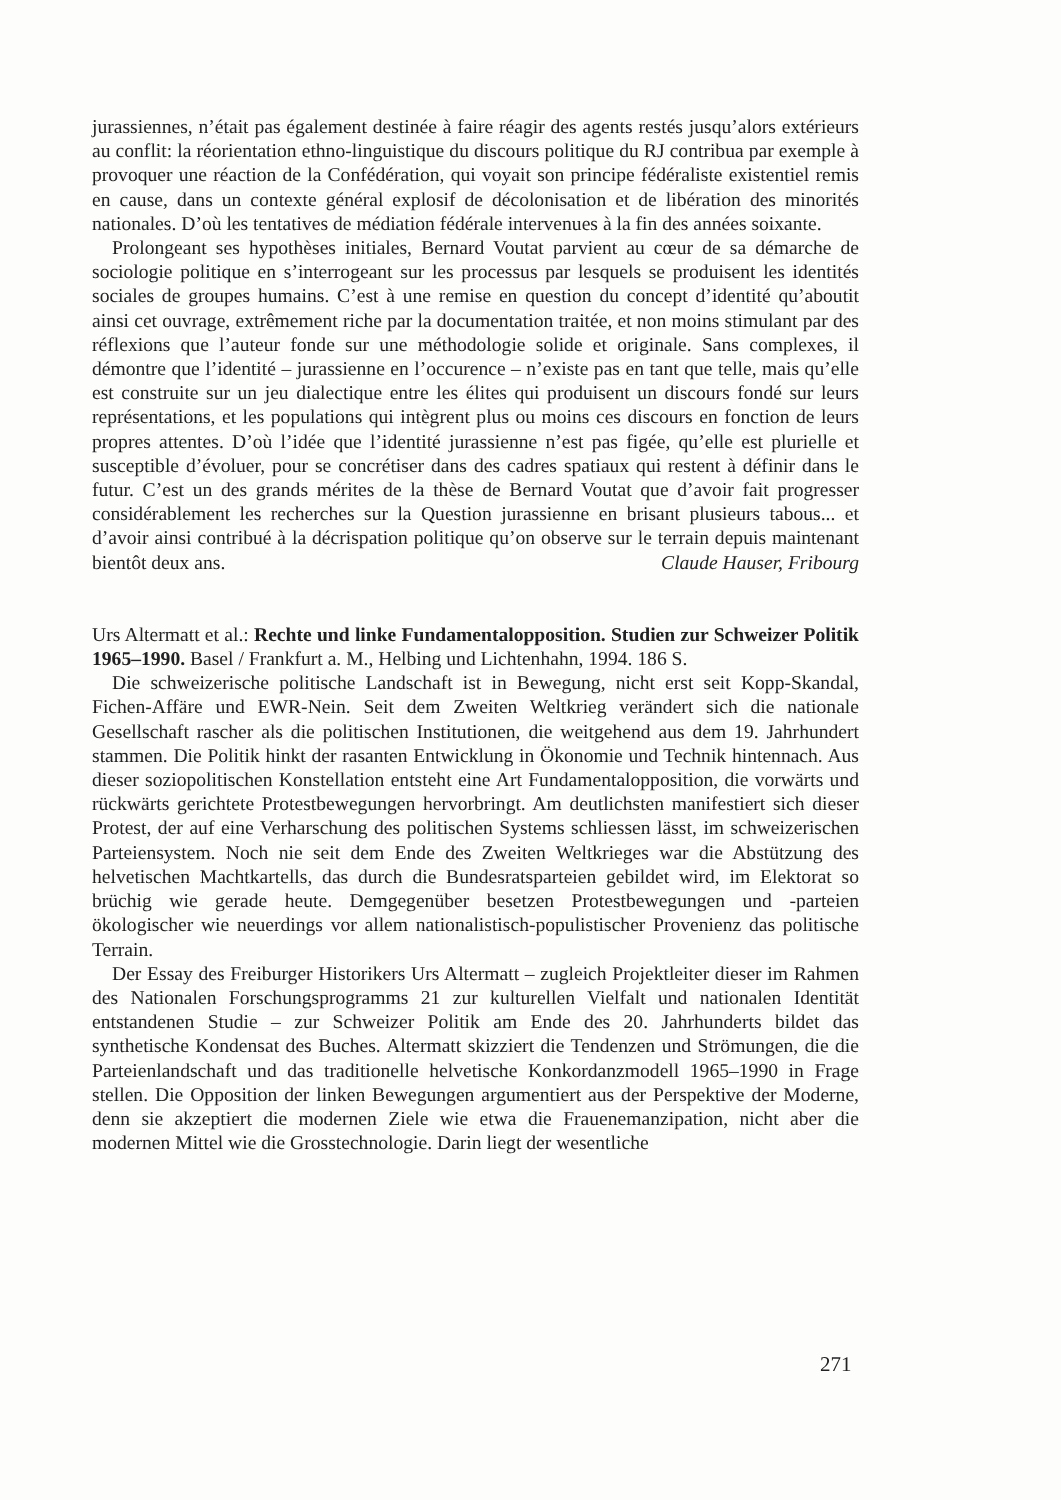jurassiennes, n’était pas également destinée à faire réagir des agents restés jusqu’alors extérieurs au conflit: la réorientation ethno-linguistique du discours politique du RJ contribua par exemple à provoquer une réaction de la Confédération, qui voyait son principe fédéraliste existentiel remis en cause, dans un contexte général explosif de décolonisation et de libération des minorités nationales. D’où les tentatives de médiation fédérale intervenues à la fin des années soixante.
Prolongeant ses hypothèses initiales, Bernard Voutat parvient au cœur de sa démarche de sociologie politique en s’interrogeant sur les processus par lesquels se produisent les identités sociales de groupes humains. C’est à une remise en question du concept d’identité qu’aboutit ainsi cet ouvrage, extrêmement riche par la documentation traitée, et non moins stimulant par des réflexions que l’auteur fonde sur une méthodologie solide et originale. Sans complexes, il démontre que l’identité – jurassienne en l’occurence – n’existe pas en tant que telle, mais qu’elle est construite sur un jeu dialectique entre les élites qui produisent un discours fondé sur leurs représentations, et les populations qui intègrent plus ou moins ces discours en fonction de leurs propres attentes. D’où l’idée que l’identité jurassienne n’est pas figée, qu’elle est plurielle et susceptible d’évoluer, pour se concrétiser dans des cadres spatiaux qui restent à définir dans le futur. C’est un des grands mérites de la thèse de Bernard Voutat que d’avoir fait progresser considérablement les recherches sur la Question jurassienne en brisant plusieurs tabous... et d’avoir ainsi contribué à la décrispation politique qu’on observe sur le terrain depuis maintenant bientôt deux ans. Claude Hauser, Fribourg
Urs Altermatt et al.: Rechte und linke Fundamentalopposition. Studien zur Schweizer Politik 1965–1990. Basel / Frankfurt a. M., Helbing und Lichtenhahn, 1994. 186 S.
Die schweizerische politische Landschaft ist in Bewegung, nicht erst seit Kopp-Skandal, Fichen-Affäre und EWR-Nein. Seit dem Zweiten Weltkrieg verändert sich die nationale Gesellschaft rascher als die politischen Institutionen, die weitgehend aus dem 19. Jahrhundert stammen. Die Politik hinkt der rasanten Entwicklung in Ökonomie und Technik hintennach. Aus dieser soziopolitischen Konstellation entsteht eine Art Fundamentalopposition, die vorwärts und rückwärts gerichtete Protestbewegungen hervorbringt. Am deutlichsten manifestiert sich dieser Protest, der auf eine Verharschung des politischen Systems schliessen lässt, im schweizerischen Parteiensystem. Noch nie seit dem Ende des Zweiten Weltkrieges war die Abstützung des helvetischen Machtkartells, das durch die Bundesratsparteien gebildet wird, im Elektorat so brüchig wie gerade heute. Demgegenüber besetzen Protestbewegungen und -parteien ökologischer wie neuerdings vor allem nationalistisch-populistischer Provenienz das politische Terrain.
Der Essay des Freiburger Historikers Urs Altermatt – zugleich Projektleiter dieser im Rahmen des Nationalen Forschungsprogramms 21 zur kulturellen Vielfalt und nationalen Identität entstandenen Studie – zur Schweizer Politik am Ende des 20. Jahrhunderts bildet das synthetische Kondensat des Buches. Altermatt skizziert die Tendenzen und Strömungen, die die Parteienlandschaft und das traditionelle helvetische Konkordanzmodell 1965–1990 in Frage stellen. Die Opposition der linken Bewegungen argumentiert aus der Perspektive der Moderne, denn sie akzeptiert die modernen Ziele wie etwa die Frauenemanzipation, nicht aber die modernen Mittel wie die Grosstechnologie. Darin liegt der wesentliche
271